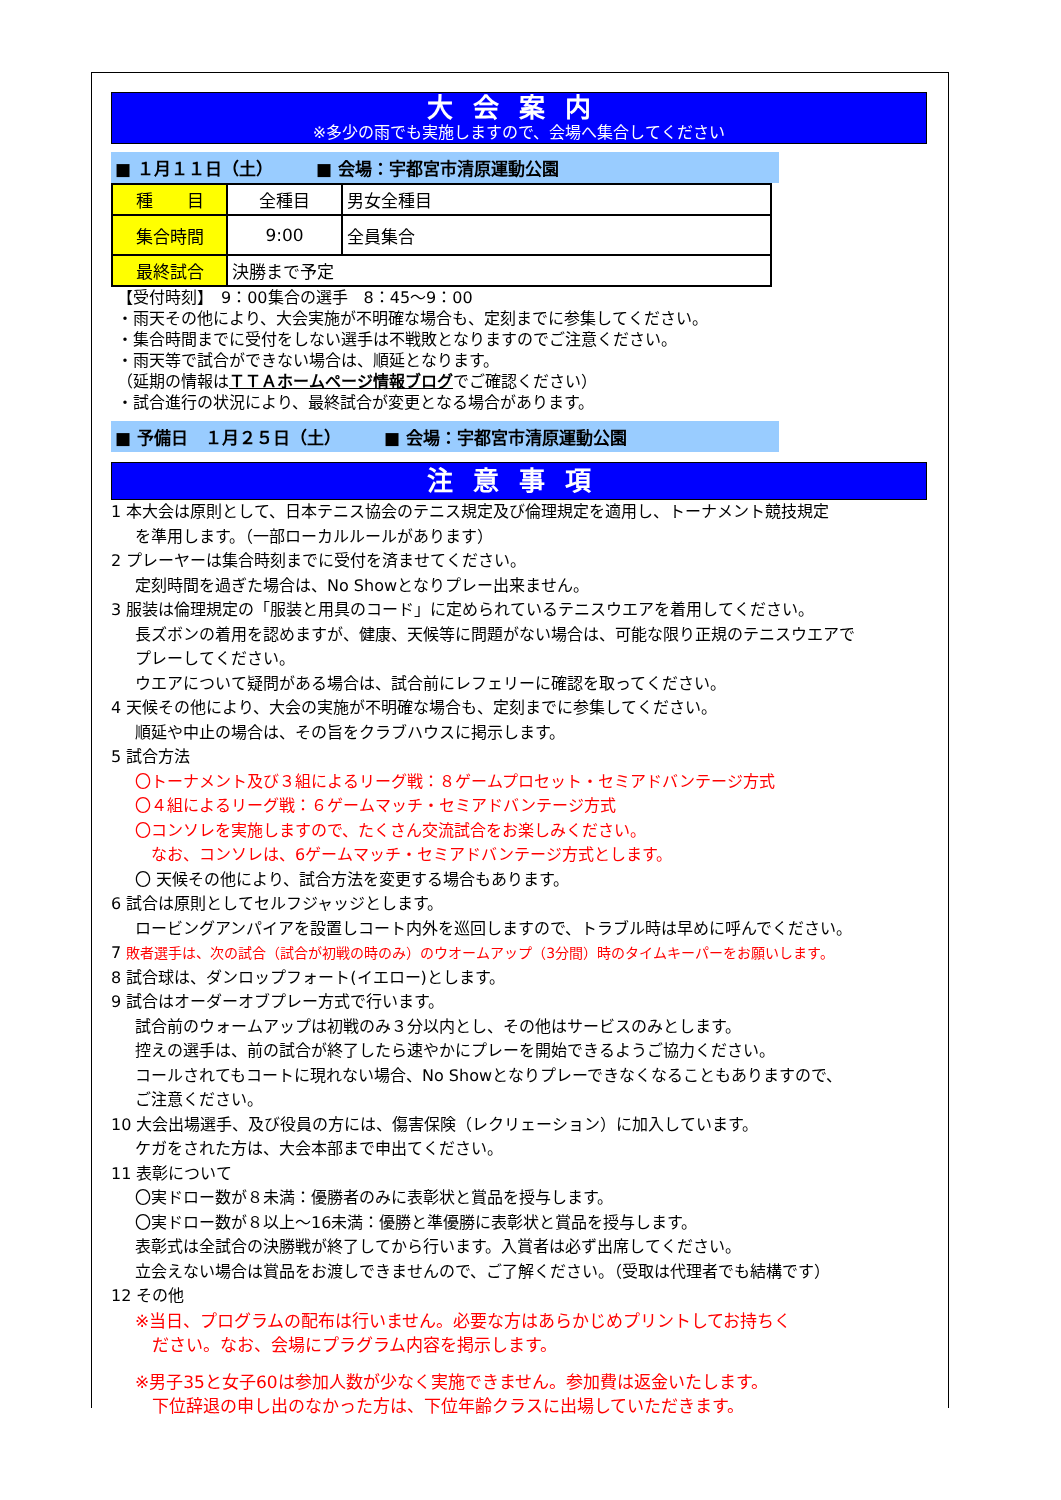大会案内
※多少の雨でも実施しますので、会場へ集合してください
■ １月１１日（土）　　　■ 会場：宇都宮市清原運動公園
| 種 目 | 全種目 | 男女全種目 |
| 集合時間 | 9:00 | 全員集合 |
| 最終試合 | 決勝まで予定 | |
【受付時刻】　9：00集合の選手　8：45～9：00
・雨天その他により、大会実施が不明確な場合も、定刻までに参集してください。
・集合時間までに受付をしない選手は不戦敗となりますのでご注意ください。
・雨天等で試合ができない場合は、順延となります。
（延期の情報はＴＴＡホームページ情報ブログでご確認ください）
・試合進行の状況により、最終試合が変更となる場合があります。
■ 予備日　１月２５日（土）　　　■ 会場：宇都宮市清原運動公園
注意事項
1 本大会は原則として、日本テニス協会のテニス規定及び倫理規定を適用し、トーナメント競技規定
を準用します。（一部ローカルルールがあります）
2 プレーヤーは集合時刻までに受付を済ませてください。
定刻時間を過ぎた場合は、No Showとなりプレー出来ません。
3 服装は倫理規定の「服装と用具のコード」に定められているテニスウエアを着用してください。
長ズボンの着用を認めますが、健康、天候等に問題がない場合は、可能な限り正規のテニスウエアで
プレーしてください。
ウエアについて疑問がある場合は、試合前にレフェリーに確認を取ってください。
4 天候その他により、大会の実施が不明確な場合も、定刻までに参集してください。
順延や中止の場合は、その旨をクラブハウスに掲示します。
5 試合方法
〇トーナメント及び３組によるリーグ戦：８ゲームプロセット・セミアドバンテージ方式
〇４組によるリーグ戦：６ゲームマッチ・セミアドバンテージ方式
〇コンソレを実施しますので、たくさん交流試合をお楽しみください。
　なお、コンソレは、6ゲームマッチ・セミアドバンテージ方式とします。
〇 天候その他により、試合方法を変更する場合もあります。
6 試合は原則としてセルフジャッジとします。
ロービングアンパイアを設置しコート内外を巡回しますので、トラブル時は早めに呼んでください。
7 敗者選手は、次の試合（試合が初戦の時のみ）のウオームアップ（3分間）時のタイムキーパーをお願いします。
8 試合球は、ダンロップフォート(イエロー)とします。
9 試合はオーダーオブプレー方式で行います。
試合前のウォームアップは初戦のみ３分以内とし、その他はサービスのみとします。
控えの選手は、前の試合が終了したら速やかにプレーを開始できるようご協力ください。
コールされてもコートに現れない場合、No Showとなりプレーできなくなることもありますので、
ご注意ください。
10 大会出場選手、及び役員の方には、傷害保険（レクリェーション）に加入しています。
ケガをされた方は、大会本部まで申出てください。
11 表彰について
〇実ドロー数が８未満：優勝者のみに表彰状と賞品を授与します。
〇実ドロー数が８以上～16未満：優勝と準優勝に表彰状と賞品を授与します。
表彰式は全試合の決勝戦が終了してから行います。入賞者は必ず出席してください。
立会えない場合は賞品をお渡しできませんので、ご了解ください。（受取は代理者でも結構です）
12 その他
※当日、プログラムの配布は行いません。必要な方はあらかじめプリントしてお持ちく
　ださい。なお、会場にプラグラム内容を掲示します。
※男子35と女子60は参加人数が少なく実施できません。参加費は返金いたします。
　下位辞退の申し出のなかった方は、下位年齢クラスに出場していただきます。